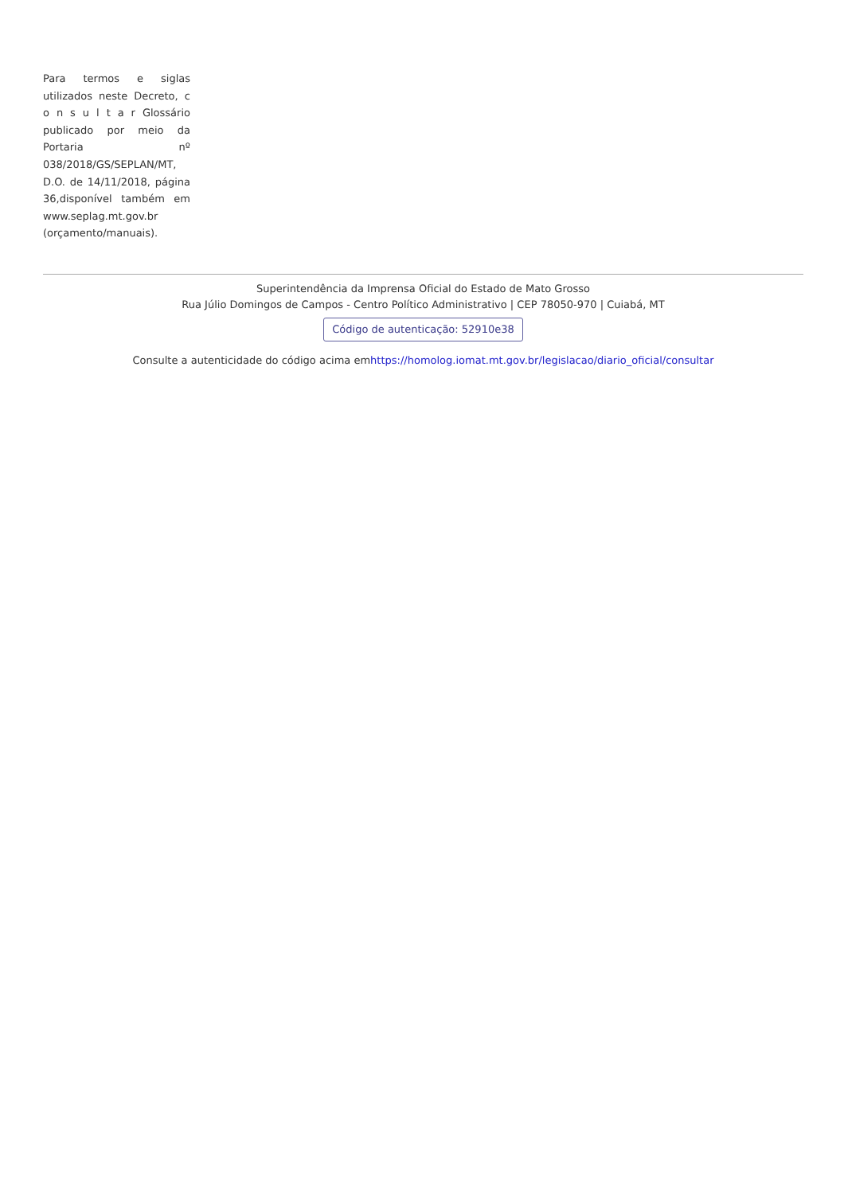Para termos e siglas utilizados neste Decreto, c o n s u l t a r Glossário publicado por meio da Portaria nº 038/2018/GS/SEPLAN/MT, D.O. de 14/11/2018, página 36,disponível também em www.seplag.mt.gov.br (orçamento/manuais).
Superintendência da Imprensa Oficial do Estado de Mato Grosso
Rua Júlio Domingos de Campos - Centro Político Administrativo | CEP 78050-970 | Cuiabá, MT
Código de autenticação: 52910e38
Consulte a autenticidade do código acima emhttps://homolog.iomat.mt.gov.br/legislacao/diario_oficial/consultar